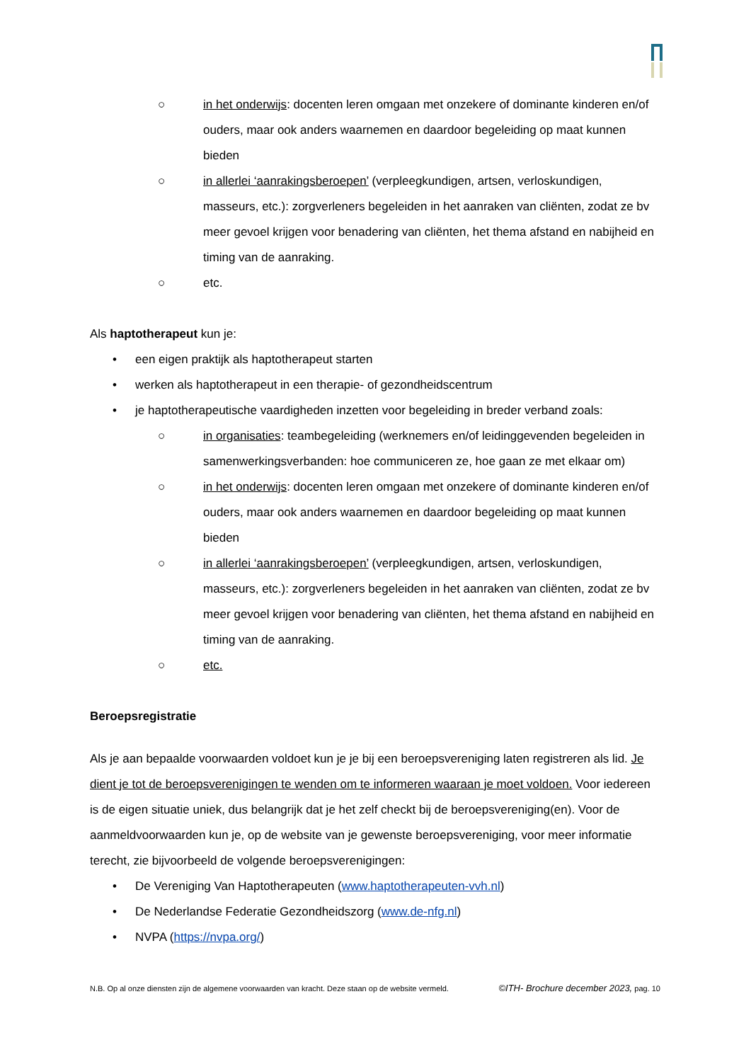○ in het onderwijs: docenten leren omgaan met onzekere of dominante kinderen en/of ouders, maar ook anders waarnemen en daardoor begeleiding op maat kunnen bieden
○ in allerlei ‘aanrakingsberoepen’ (verpleegkundigen, artsen, verloskundigen, masseurs, etc.): zorgverleners begeleiden in het aanraken van cliënten, zodat ze bv meer gevoel krijgen voor benadering van cliënten, het thema afstand en nabijheid en timing van de aanraking.
○ etc.
Als haptotherapeut kun je:
• een eigen praktijk als haptotherapeut starten
• werken als haptotherapeut in een therapie- of gezondheidscentrum
• je haptotherapeutische vaardigheden inzetten voor begeleiding in breder verband zoals:
○ in organisaties: teambegeleiding (werknemers en/of leidinggevenden begeleiden in samenwerkingsverbanden: hoe communiceren ze, hoe gaan ze met elkaar om)
○ in het onderwijs: docenten leren omgaan met onzekere of dominante kinderen en/of ouders, maar ook anders waarnemen en daardoor begeleiding op maat kunnen bieden
○ in allerlei ‘aanrakingsberoepen’ (verpleegkundigen, artsen, verloskundigen, masseurs, etc.): zorgverleners begeleiden in het aanraken van cliënten, zodat ze bv meer gevoel krijgen voor benadering van cliënten, het thema afstand en nabijheid en timing van de aanraking.
○ etc.
Beroepsregistratie
Als je aan bepaalde voorwaarden voldoet kun je je bij een beroepsvereniging laten registreren als lid. Je dient je tot de beroepsverenigingen te wenden om te informeren waaraan je moet voldoen. Voor iedereen is de eigen situatie uniek, dus belangrijk dat je het zelf checkt bij de beroepsvereniging(en). Voor de aanmeldvoorwaarden kun je, op de website van je gewenste beroepsvereniging, voor meer informatie terecht, zie bijvoorbeeld de volgende beroepsverenigingen:
• De Vereniging Van Haptotherapeuten (www.haptotherapeuten-vvh.nl)
• De Nederlandse Federatie Gezondheidszorg (www.de-nfg.nl)
• NVPA (https://nvpa.org/)
N.B. Op al onze diensten zijn de algemene voorwaarden van kracht. Deze staan op de website vermeld. ©ITH- Brochure december 2023, pag. 10